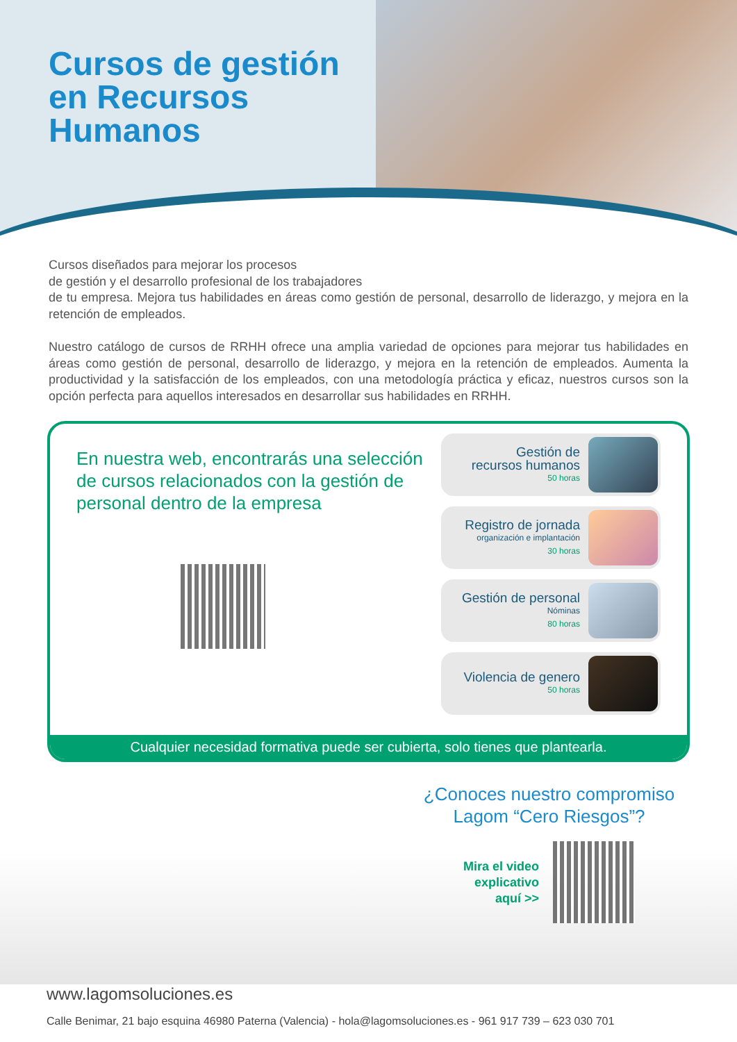Cursos de gestión
en Recursos
Humanos
Cursos diseñados para mejorar los procesos
de gestión y el desarrollo profesional de los trabajadores
de tu empresa. Mejora tus habilidades en áreas como gestión de personal, desarrollo de liderazgo, y mejora en la retención de empleados.
Nuestro catálogo de cursos de RRHH ofrece una amplia variedad de opciones para mejorar tus habilidades en áreas como gestión de personal, desarrollo de liderazgo, y mejora en la retención de empleados. Aumenta la productividad y la satisfacción de los empleados, con una metodología práctica y eficaz, nuestros cursos son la opción perfecta para aquellos interesados en desarrollar sus habilidades en RRHH.
En nuestra web, encontrarás una selección de cursos relacionados con la gestión de personal dentro de la empresa
Gestión de
recursos humanos
50 horas
Registro de jornada
organización e implantación
30 horas
Gestión de personal
Nóminas
80 horas
Violencia de genero
50 horas
Cualquier necesidad formativa puede ser cubierta, solo tienes que plantearla.
¿Conoces nuestro compromiso
Lagom “Cero Riesgos”?
Mira el video
explicativo
aquí >>
www.lagomsoluciones.es
Calle Benimar, 21 bajo esquina 46980 Paterna (Valencia) - hola@lagomsoluciones.es - 961 917 739 – 623 030 701